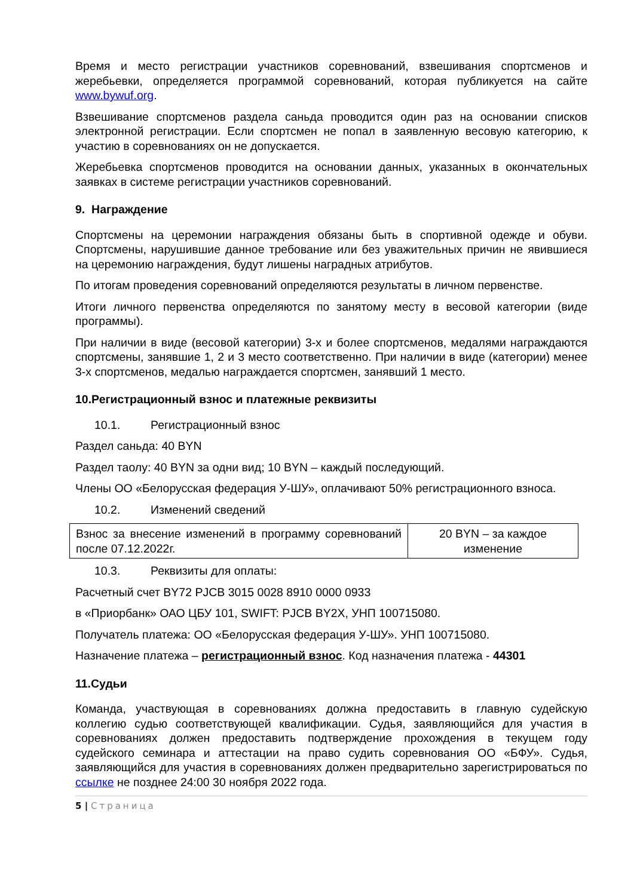Время и место регистрации участников соревнований, взвешивания спортсменов и жеребьевки, определяется программой соревнований, которая публикуется на сайте www.bywuf.org.
Взвешивание спортсменов раздела саньда проводится один раз на основании списков электронной регистрации. Если спортсмен не попал в заявленную весовую категорию, к участию в соревнованиях он не допускается.
Жеребьевка спортсменов проводится на основании данных, указанных в окончательных заявках в системе регистрации участников соревнований.
9. Награждение
Спортсмены на церемонии награждения обязаны быть в спортивной одежде и обуви. Спортсмены, нарушившие данное требование или без уважительных причин не явившиеся на церемонию награждения, будут лишены наградных атрибутов.
По итогам проведения соревнований определяются результаты в личном первенстве.
Итоги личного первенства определяются по занятому месту в весовой категории (виде программы).
При наличии в виде (весовой категории) 3-х и более спортсменов, медалями награждаются спортсмены, занявшие 1, 2 и 3 место соответственно. При наличии в виде (категории) менее 3-х спортсменов, медалью награждается спортсмен, занявший 1 место.
10.Регистрационный взнос и платежные реквизиты
10.1. Регистрационный взнос
Раздел саньда: 40 BYN
Раздел таолу: 40 BYN за одни вид; 10 BYN – каждый последующий.
Члены ОО «Белорусская федерация У-ШУ», оплачивают 50% регистрационного взноса.
10.2. Изменений сведений
| Взнос за внесение изменений в программу соревнований после 07.12.2022г. | 20 BYN – за каждое изменение |
10.3. Реквизиты для оплаты:
Расчетный счет BY72 PJCB 3015 0028 8910 0000 0933
в «Приорбанк» ОАО ЦБУ 101, SWIFT: PJCB BY2X, УНП 100715080.
Получатель платежа: ОО «Белорусская федерация У-ШУ». УНП 100715080.
Назначение платежа – регистрационный взнос. Код назначения платежа - 44301
11.Судьи
Команда, участвующая в соревнованиях должна предоставить в главную судейскую коллегию судью соответствующей квалификации. Судья, заявляющийся для участия в соревнованиях должен предоставить подтверждение прохождения в текущем году судейского семинара и аттестации на право судить соревнования ОО «БФУ». Судья, заявляющийся для участия в соревнованиях должен предварительно зарегистрироваться по ссылке не позднее 24:00 30 ноября 2022 года.
5 | Страница